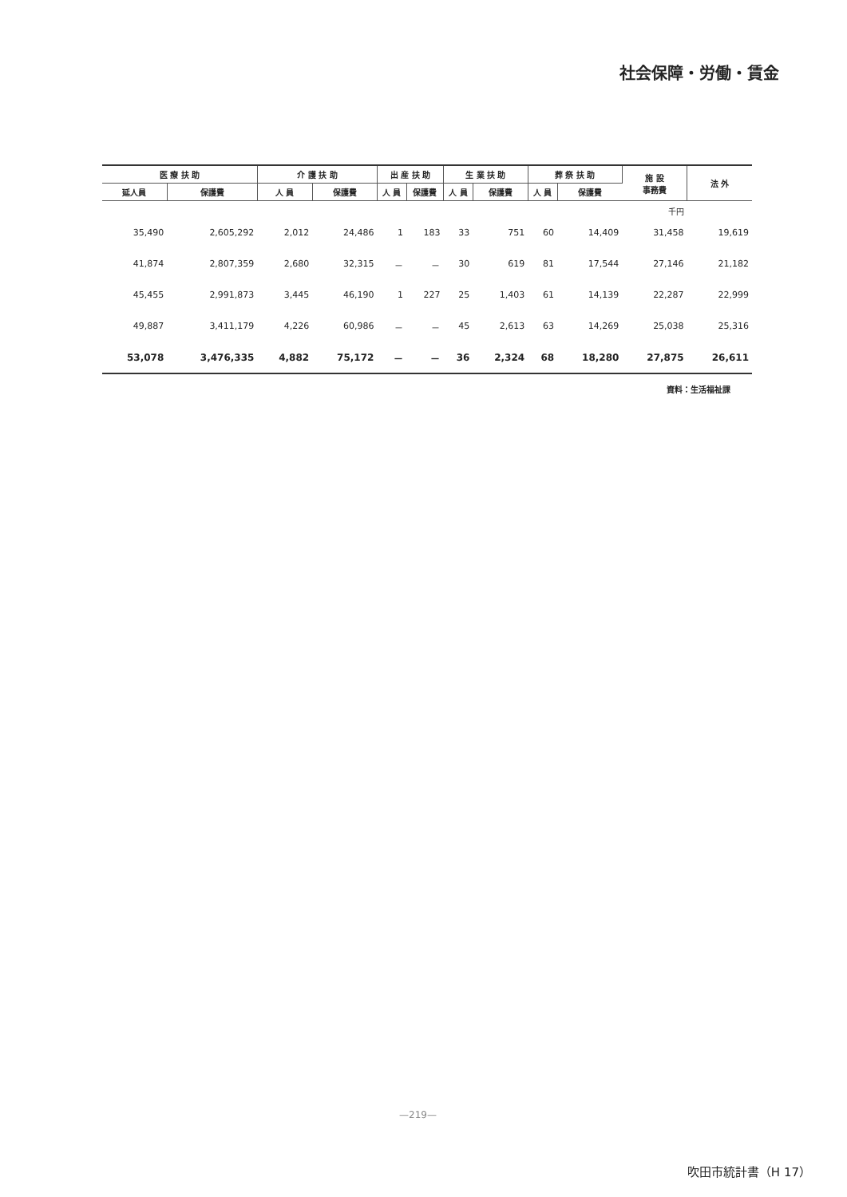社会保障・労働・賃金
| 医 療 扶 助 | | 介 護 扶 助 | | 出 産 扶 助 | | 生 業 扶 助 | | 葬 祭 扶 助 | | 施 設 事務費 | 法 外 |
| --- | --- | --- | --- | --- | --- | --- | --- | --- | --- | --- | --- |
| 延人員 | 保護費 | 人 員 | 保護費 | 人 員 | 保護費 | 人 員 | 保護費 | 人 員 | 保護費 | | |
| | | | | | | | | | | 千円 | |
| 35,490 | 2,605,292 | 2,012 | 24,486 | 1 | 183 | 33 | 751 | 60 | 14,409 | 31,458 | 19,619 |
| 41,874 | 2,807,359 | 2,680 | 32,315 | － | － | 30 | 619 | 81 | 17,544 | 27,146 | 21,182 |
| 45,455 | 2,991,873 | 3,445 | 46,190 | 1 | 227 | 25 | 1,403 | 61 | 14,139 | 22,287 | 22,999 |
| 49,887 | 3,411,179 | 4,226 | 60,986 | － | － | 45 | 2,613 | 63 | 14,269 | 25,038 | 25,316 |
| 53,078 | 3,476,335 | 4,882 | 75,172 | － | － | 36 | 2,324 | 68 | 18,280 | 27,875 | 26,611 |
資料：生活福祉課
—219—
吹田市統計書（H 17）